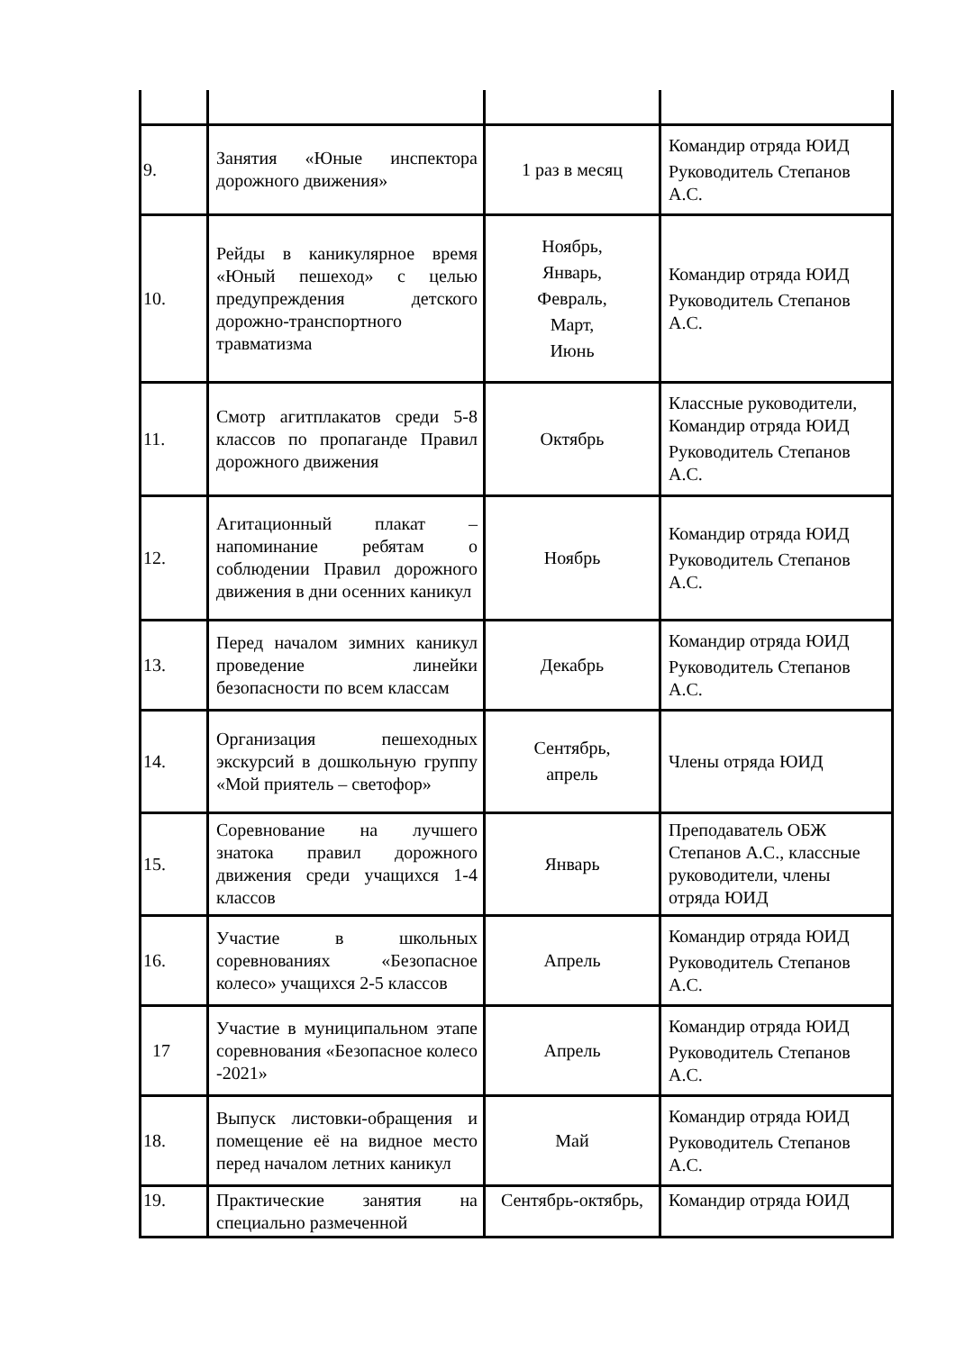| 9. | Занятия «Юные инспектора дорожного движения» | 1 раз в месяц | Командир отряда ЮИД Руководитель Степанов А.С. |
| 10. | Рейды в каникулярное время «Юный пешеход» с целью предупреждения детского дорожно-транспортного травматизма | Ноябрь, Январь, Февраль, Март, Июнь | Командир отряда ЮИД Руководитель Степанов А.С. |
| 11. | Смотр агитплакатов среди 5-8 классов по пропаганде Правил дорожного движения | Октябрь | Классные руководители, Командир отряда ЮИД Руководитель Степанов А.С. |
| 12. | Агитационный плакат – напоминание ребятам о соблюдении Правил дорожного движения в дни осенних каникул | Ноябрь | Командир отряда ЮИД Руководитель Степанов А.С. |
| 13. | Перед началом зимних каникул проведение линейки безопасности по всем классам | Декабрь | Командир отряда ЮИД Руководитель Степанов А.С. |
| 14. | Организация пешеходных экскурсий в дошкольную группу «Мой приятель – светофор» | Сентябрь, апрель | Члены отряда ЮИД |
| 15. | Соревнование на лучшего знатока правил дорожного движения среди учащихся 1-4 классов | Январь | Преподаватель ОБЖ Степанов А.С., классные руководители, члены отряда ЮИД |
| 16. | Участие в школьных соревнованиях «Безопасное колесо» учащихся 2-5 классов | Апрель | Командир отряда ЮИД Руководитель Степанов А.С. |
| 17 | Участие в муниципальном этапе соревнования «Безопасное колесо -2021» | Апрель | Командир отряда ЮИД Руководитель Степанов А.С. |
| 18. | Выпуск листовки-обращения и помещение её на видное место перед началом летних каникул | Май | Командир отряда ЮИД Руководитель Степанов А.С. |
| 19. | Практические занятия на специально размеченной | Сентябрь-октябрь, | Командир отряда ЮИД |